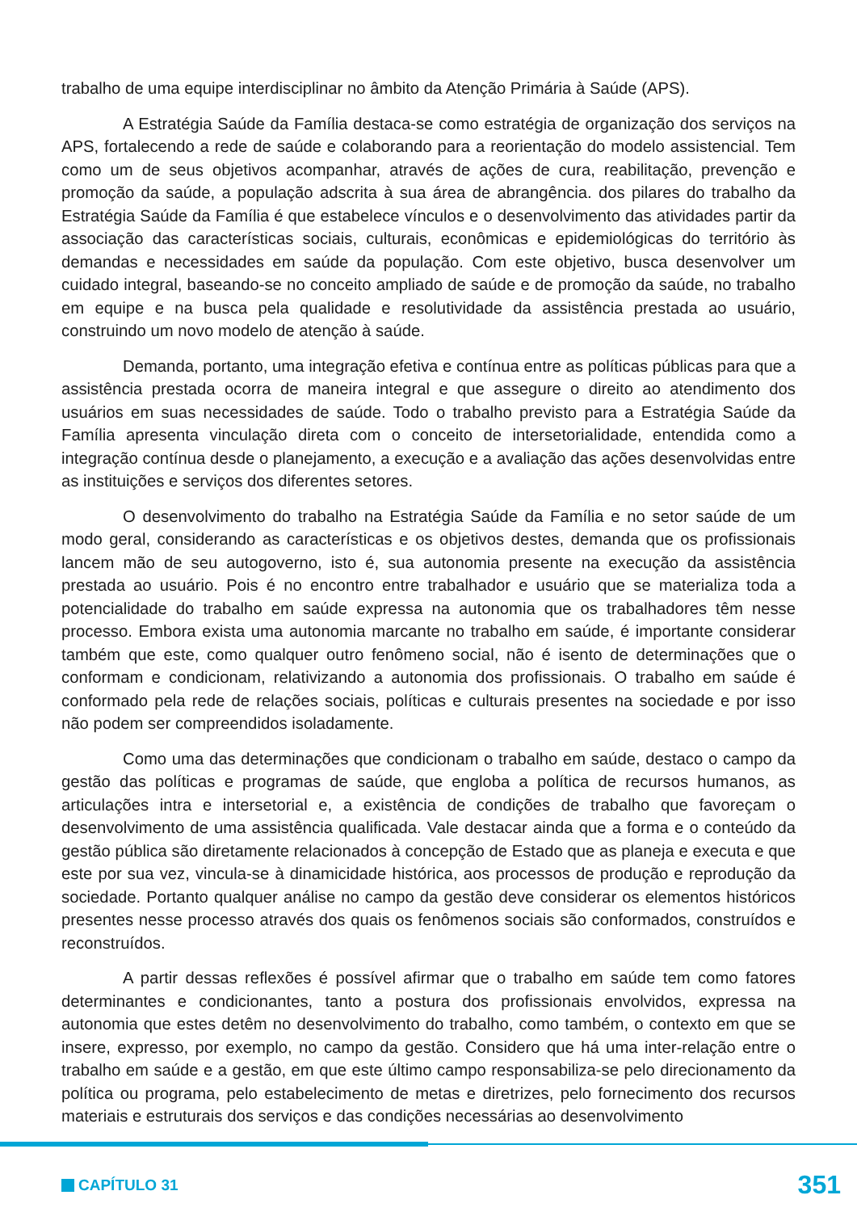trabalho de uma equipe interdisciplinar no âmbito da Atenção Primária à Saúde (APS).
A Estratégia Saúde da Família destaca-se como estratégia de organização dos serviços na APS, fortalecendo a rede de saúde e colaborando para a reorientação do modelo assistencial. Tem como um de seus objetivos acompanhar, através de ações de cura, reabilitação, prevenção e promoção da saúde, a população adscrita à sua área de abrangência. dos pilares do trabalho da Estratégia Saúde da Família é que estabelece vínculos e o desenvolvimento das atividades partir da associação das características sociais, culturais, econômicas e epidemiológicas do território às demandas e necessidades em saúde da população. Com este objetivo, busca desenvolver um cuidado integral, baseando-se no conceito ampliado de saúde e de promoção da saúde, no trabalho em equipe e na busca pela qualidade e resolutividade da assistência prestada ao usuário, construindo um novo modelo de atenção à saúde.
Demanda, portanto, uma integração efetiva e contínua entre as políticas públicas para que a assistência prestada ocorra de maneira integral e que assegure o direito ao atendimento dos usuários em suas necessidades de saúde. Todo o trabalho previsto para a Estratégia Saúde da Família apresenta vinculação direta com o conceito de intersetorialidade, entendida como a integração contínua desde o planejamento, a execução e a avaliação das ações desenvolvidas entre as instituições e serviços dos diferentes setores.
O desenvolvimento do trabalho na Estratégia Saúde da Família e no setor saúde de um modo geral, considerando as características e os objetivos destes, demanda que os profissionais lancem mão de seu autogoverno, isto é, sua autonomia presente na execução da assistência prestada ao usuário. Pois é no encontro entre trabalhador e usuário que se materializa toda a potencialidade do trabalho em saúde expressa na autonomia que os trabalhadores têm nesse processo. Embora exista uma autonomia marcante no trabalho em saúde, é importante considerar também que este, como qualquer outro fenômeno social, não é isento de determinações que o conformam e condicionam, relativizando a autonomia dos profissionais. O trabalho em saúde é conformado pela rede de relações sociais, políticas e culturais presentes na sociedade e por isso não podem ser compreendidos isoladamente.
Como uma das determinações que condicionam o trabalho em saúde, destaco o campo da gestão das políticas e programas de saúde, que engloba a política de recursos humanos, as articulações intra e intersetorial e, a existência de condições de trabalho que favoreçam o desenvolvimento de uma assistência qualificada. Vale destacar ainda que a forma e o conteúdo da gestão pública são diretamente relacionados à concepção de Estado que as planeja e executa e que este por sua vez, vincula-se à dinamicidade histórica, aos processos de produção e reprodução da sociedade. Portanto qualquer análise no campo da gestão deve considerar os elementos históricos presentes nesse processo através dos quais os fenômenos sociais são conformados, construídos e reconstruídos.
A partir dessas reflexões é possível afirmar que o trabalho em saúde tem como fatores determinantes e condicionantes, tanto a postura dos profissionais envolvidos, expressa na autonomia que estes detêm no desenvolvimento do trabalho, como também, o contexto em que se insere, expresso, por exemplo, no campo da gestão. Considero que há uma inter-relação entre o trabalho em saúde e a gestão, em que este último campo responsabiliza-se pelo direcionamento da política ou programa, pelo estabelecimento de metas e diretrizes, pelo fornecimento dos recursos materiais e estruturais dos serviços e das condições necessárias ao desenvolvimento
CAPÍTULO 31 351